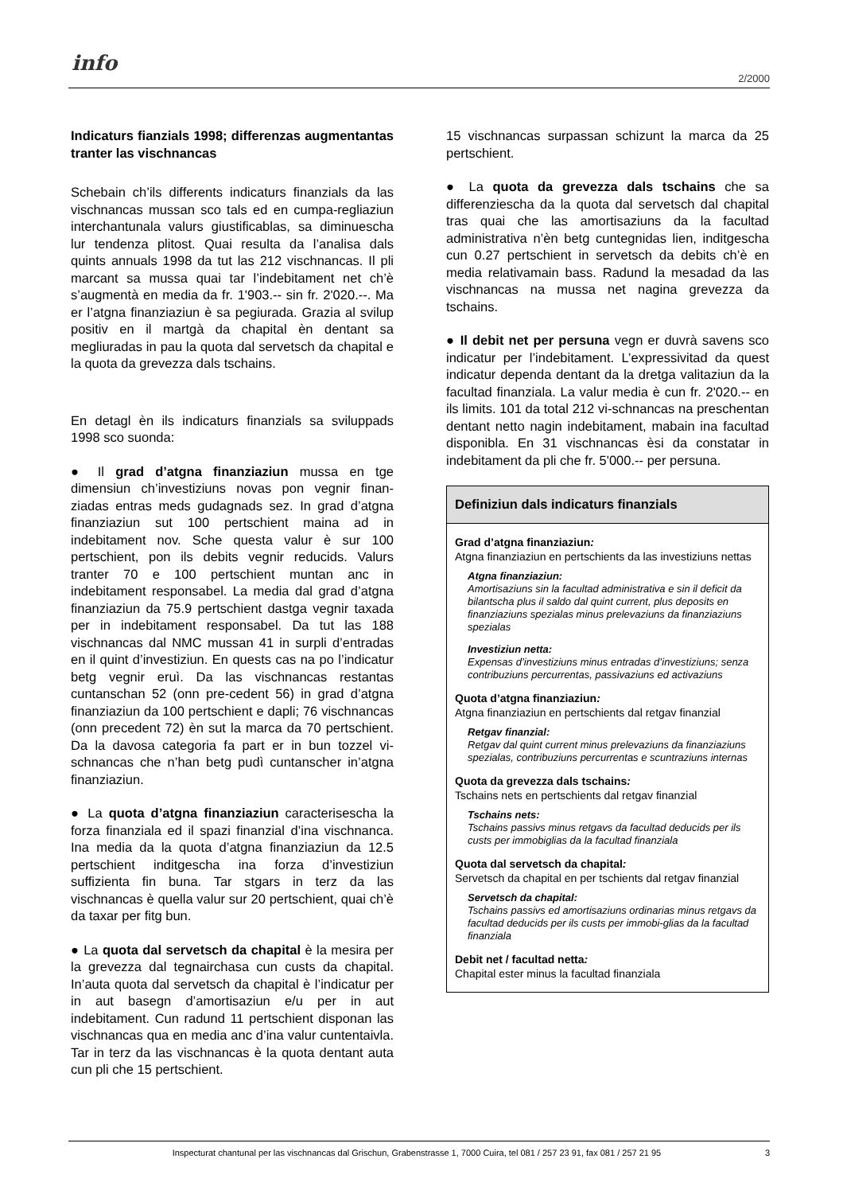info
2/2000
Indicaturs fianzials 1998; differenzas augmentantas tranter las vischnancas
Schebain ch’ils differents indicaturs finanzials da las vischnancas mussan sco tals ed en cumpa-regliaziun interchantunala valurs giustificablas, sa diminuescha lur tendenza plitost. Quai resulta da l’analisa dals quints annuals 1998 da tut las 212 vischnancas. Il pli marcant sa mussa quai tar l’indebitament net ch’è s’augmentà en media da fr. 1'903.-- sin fr. 2'020.--. Ma er l’atgna finanziaziun è sa pegiurada. Grazia al svilup positiv en il martgà da chapital èn dentant sa megliuradas in pau la quota dal servetsch da chapital e la quota da grevezza dals tschains.
En detagl èn ils indicaturs finanzials sa sviluppads 1998 sco suonda:
● Il grad d’atgna finanziaziun mussa en tge dimensiun ch’investiziuns novas pon vegnir finan-ziadas entras meds gudagnads sez. In grad d’atgna finanziaziun sut 100 pertschient maina ad in indebitament nov. Sche questa valur è sur 100 pertschient, pon ils debits vegnir reducids. Valurs tranter 70 e 100 pertschient muntan anc in indebitament responsabel. La media dal grad d’atgna finanziaziun da 75.9 pertschient dastga vegnir taxada per in indebitament responsabel. Da tut las 188 vischnancas dal NMC mussan 41 in surpli d’entradas en il quint d’investiziun. En quests cas na po l’indicatur betg vegnir eruì. Da las vischnancas restantas cuntanschan 52 (onn pre-cedent 56) in grad d’atgna finanziaziun da 100 pertschient e dapli; 76 vischnancas (onn precedent 72) èn sut la marca da 70 pertschient. Da la davosa categoria fa part er in bun tozzel vi-schnancas che n’han betg pudì cuntanscher in’atgna finanziaziun.
● La quota d’atgna finanziaziun caracterisescha la forza finanziala ed il spazi finanzial d’ina vischnanca. Ina media da la quota d’atgna finanziaziun da 12.5 pertschient inditgescha ina forza d’investiziun suffizienta fin buna. Tar stgars in terz da las vischnancas è quella valur sur 20 pertschient, quai ch’è da taxar per fitg bun.
● La quota dal servetsch da chapital è la mesira per la grevezza dal tegnairchasa cun custs da chapital. In’auta quota dal servetsch da chapital è l’indicatur per in aut basegn d’amortisaziun e/u per in aut indebitament. Cun radund 11 pertschient disponan las vischnancas qua en media anc d’ina valur cuntentaivla. Tar in terz da las vischnancas è la quota dentant auta cun pli che 15 pertschient.
15 vischnancas surpassan schizunt la marca da 25 pertschient.
● La quota da grevezza dals tschains che sa differenziescha da la quota dal servetsch dal chapital tras quai che las amortisaziuns da la facultad administrativa n’èn betg cuntegnidas lien, inditgescha cun 0.27 pertschient in servetsch da debits ch’è en media relativamain bass. Radund la mesadad da las vischnancas na mussa net nagina grevezza da tschains.
● Il debit net per persuna vegn er duvrà savens sco indicatur per l’indebitament. L’expressivitad da quest indicatur dependa dentant da la dretga valitaziun da la facultad finanziala. La valur media è cun fr. 2'020.-- en ils limits. 101 da total 212 vi-schnancas na preschentan dentant netto nagin indebitament, mabain ina facultad disponibla. En 31 vischnancas èsi da constatar in indebitament da pli che fr. 5'000.-- per persuna.
Definiziun dals indicaturs finanzials
Grad d’atgna finanziaziun:
Atgna finanziaziun en pertschients da las investiziuns nettas
Atgna finanziaziun:
Amortisaziuns sin la facultad administrativa e sin il deficit da bilantscha plus il saldo dal quint current, plus deposits en finanziaziuns spezialas minus prelevaziuns da finanziaziuns spezialas
Investiziun netta:
Expensas d’investiziuns minus entradas d’investiziuns; senza contribuziuns percurrentas, passivaziuns ed activaziuns
Quota d’atgna finanziaziun:
Atgna finanziaziun en pertschients dal retgav finanzial
Retgav finanzial:
Retgav dal quint current minus prelevaziuns da finanziaziuns spezialas, contribuziuns percurrentas e scuntraziuns internas
Quota da grevezza dals tschains:
Tschains nets en pertschients dal retgav finanzial
Tschains nets:
Tschains passivs minus retgavs da facultad deducids per ils custs per immobiglias da la facultad finanziala
Quota dal servetsch da chapital:
Servetsch da chapital en per tschients dal retgav finanzial
Servetsch da chapital:
Tschains passivs ed amortisaziuns ordinarias minus retgavs da facultad deducids per ils custs per immobi-glias da la facultad finanziala
Debit net / facultad netta:
Chapital ester minus la facultad finanziala
Inspecturat chantunal per las vischnancas dal Grischun, Grabenstrasse 1, 7000 Cuira, tel 081 / 257 23 91, fax 081 / 257 21 95 3